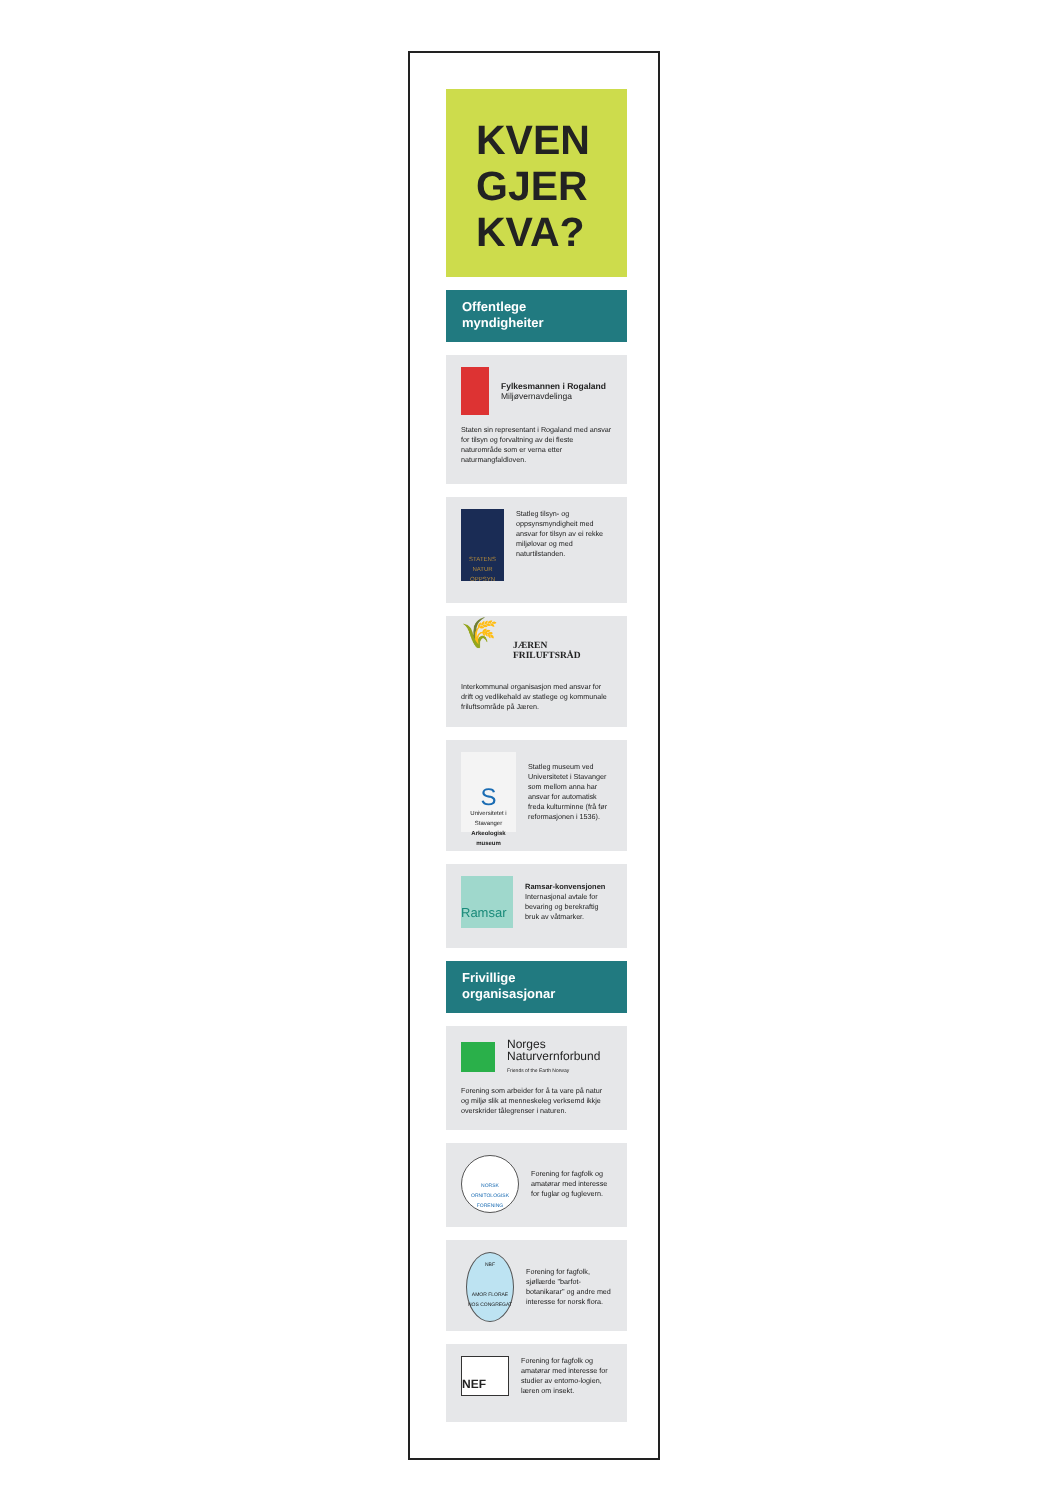KVEN
GJER
KVA?
Offentlege
myndigheiter
Fylkesmannen i Rogaland
Miljøvernavdelinga
Staten sin representant i Rogaland med ansvar for tilsyn og forvaltning av dei fleste naturområde som er verna etter naturmangfaldloven.
STATENS NATUR OPPSYN
Statleg tilsyn- og oppsynsmyndigheit med ansvar for tilsyn av ei rekke miljølovar og med naturtilstanden.
🌾
JÆREN FRILUFTSRÅD
Interkommunal organisasjon med ansvar for drift og vedlikehald av statlege og kommunale friluftsområde på Jæren.
S
Universitetet i Stavanger
Arkeologisk museum
Statleg museum ved Universitetet i Stavanger som mellom anna har ansvar for automatisk freda kulturminne (frå før reformasjonen i 1536).
Ramsar
Ramsar-konvensjonen
Internasjonal avtale for bevaring og berekraftig bruk av våtmarker.
Frivillige
organisasjonar
Norges
Naturvernforbund
Friends of the Earth Norway
Forening som arbeider for å ta vare på natur og miljø slik at menneskeleg verksemd ikkje overskrider tålegrenser i naturen.
NORSK ORNITOLOGISK FORENING
Forening for fagfolk og amatørar med interesse for fuglar og fuglevern.
NBF
AMOR FLORAE NOS CONGREGAT
Forening for fagfolk, sjøllærde "barfot-botanikarar" og andre med interesse for norsk flora.
NEF
Forening for fagfolk og amatørar med interesse for studier av entomo-logien, læren om insekt.